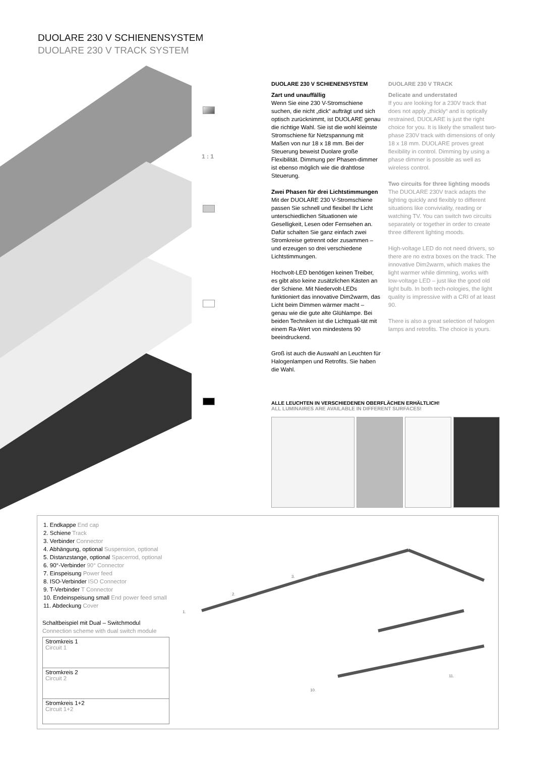DUOLARE 230 V SCHIENENSYSTEM
DUOLARE 230 V TRACK SYSTEM
1 : 1
DUOLARE 230 V SCHIENENSYSTEM
Zart und unauffällig
Wenn Sie eine 230 V-Stromschiene suchen, die nicht „dick“ aufträgt und sich optisch zurücknimmt, ist DUOLARE genau die richtige Wahl. Sie ist die wohl kleinste Stromschiene für Netzspannung mit Maßen von nur 18 x 18 mm. Bei der Steuerung beweist Duolare große Flexibilität. Dimmung per Phasen-dimmer ist ebenso möglich wie die drahtlose Steuerung.
Zwei Phasen für drei Lichtstimmungen
Mit der DUOLARE 230 V-Stromschiene passen Sie schnell und flexibel Ihr Licht unterschiedlichen Situationen wie Geselligkeit, Lesen oder Fernsehen an. Dafür schalten Sie ganz einfach zwei Stromkreise getrennt oder zusammen – und erzeugen so drei verschiedene Lichtstimmungen.
Hochvolt-LED benötigen keinen Treiber, es gibt also keine zusätzlichen Kästen an der Schiene. Mit Niedervolt-LEDs funktioniert das innovative Dim2warm, das Licht beim Dimmen wärmer macht – genau wie die gute alte Glühlampe. Bei beiden Techniken ist die Lichtquali-tät mit einem Ra-Wert von mindestens 90 beeindruckend.
Groß ist auch die Auswahl an Leuchten für Halogenlampen und Retrofits. Sie haben die Wahl.
DUOLARE 230 V TRACK
Delicate and understated
If you are looking for a 230V track that does not apply „thickly“ and is optically restrained, DUOLARE is just the right choice for you. It is likely the smallest two-phase 230V track with dimensions of only 18 x 18 mm. DUOLARE proves great flexibility in control. Dimming by using a phase dimmer is possible as well as wireless control.
Two circuits for three lighting moods
The DUOLARE 230V track adapts the lighting quickly and flexibly to different situations like conviviality, reading or watching TV. You can switch two circuits separately or together in order to create three different lighting moods.
High-voltage LED do not need drivers, so there are no extra boxes on the track. The innovative Dim2warm, which makes the light warmer while dimming, works with low-voltage LED – just like the good old light bulb. In both tech-nologies, the light quality is impressive with a CRI of at least 90.
There is also a great selection of halogen lamps and retrofits. The choice is yours.
ALLE LEUCHTEN IN VERSCHIEDENEN OBERFLÄCHEN ERHÄLTLICH!
ALL LUMINAIRES ARE AVAILABLE IN DIFFERENT SURFACES!
1. Endkappe End cap
2. Schiene Track
3. Verbinder Connector
4. Abhängung, optional Suspension, optional
5. Distanzstange, optional Spacerrod, optional
6. 90°-Verbinder 90° Connector
7. Einspeisung Power feed
8. ISO-Verbinder ISO Connector
9. T-Verbinder T Connector
10. Endeinspeisung small End power feed small
11. Abdeckung Cover
Schaltbeispiel mit Dual – Switchmodul
Connection scheme with dual switch module
Stromkreis 1
Circuit 1
Stromkreis 2
Circuit 2
Stromkreis 1+2
Circuit 1+2
1.
2.
3.
10.
11.